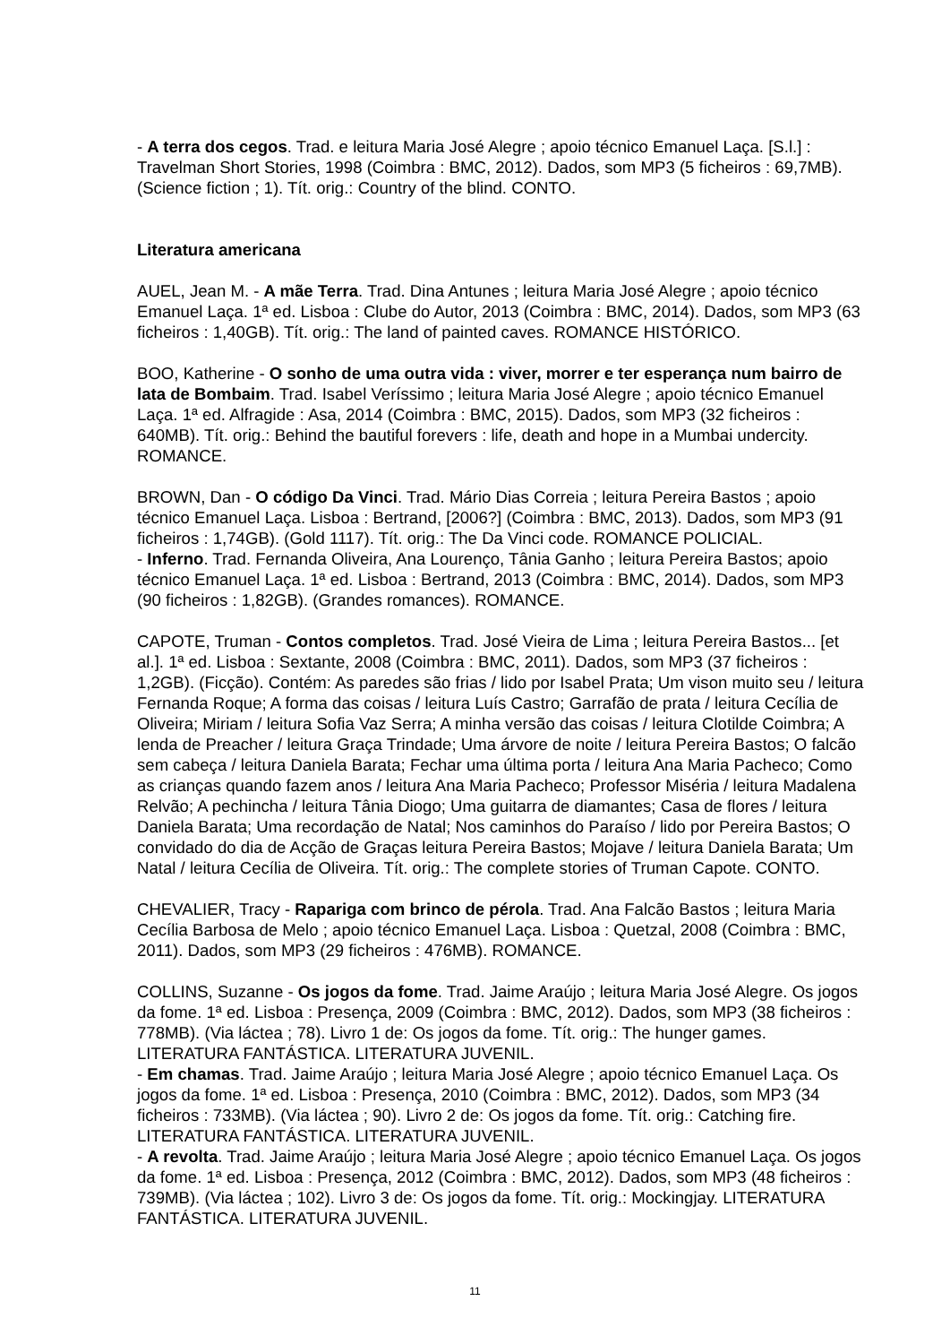- A terra dos cegos. Trad. e leitura Maria José Alegre ; apoio técnico Emanuel Laça. [S.l.] : Travelman Short Stories, 1998 (Coimbra : BMC, 2012). Dados, som MP3 (5 ficheiros : 69,7MB). (Science fiction ; 1). Tít. orig.: Country of the blind. CONTO.
Literatura americana
AUEL, Jean M. - A mãe Terra. Trad. Dina Antunes ; leitura Maria José Alegre ; apoio técnico Emanuel Laça. 1ª ed. Lisboa : Clube do Autor, 2013 (Coimbra : BMC, 2014). Dados, som MP3 (63 ficheiros : 1,40GB). Tít. orig.: The land of painted caves. ROMANCE HISTÓRICO.
BOO, Katherine - O sonho de uma outra vida : viver, morrer e ter esperança num bairro de lata de Bombaim. Trad. Isabel Veríssimo ; leitura Maria José Alegre ; apoio técnico Emanuel Laça. 1ª ed. Alfragide : Asa, 2014 (Coimbra : BMC, 2015). Dados, som MP3 (32 ficheiros : 640MB). Tít. orig.: Behind the bautiful forevers : life, death and hope in a Mumbai undercity. ROMANCE.
BROWN, Dan - O código Da Vinci. Trad. Mário Dias Correia ; leitura Pereira Bastos ; apoio técnico Emanuel Laça. Lisboa : Bertrand, [2006?] (Coimbra : BMC, 2013). Dados, som MP3 (91 ficheiros : 1,74GB). (Gold 1117). Tít. orig.: The Da Vinci code. ROMANCE POLICIAL.
- Inferno. Trad. Fernanda Oliveira, Ana Lourenço, Tânia Ganho ; leitura Pereira Bastos; apoio técnico Emanuel Laça. 1ª ed. Lisboa : Bertrand, 2013 (Coimbra : BMC, 2014). Dados, som MP3 (90 ficheiros : 1,82GB). (Grandes romances). ROMANCE.
CAPOTE, Truman - Contos completos. Trad. José Vieira de Lima ; leitura Pereira Bastos... [et al.]. 1ª ed. Lisboa : Sextante, 2008 (Coimbra : BMC, 2011). Dados, som MP3 (37 ficheiros : 1,2GB). (Ficção). Contém: As paredes são frias / lido por Isabel Prata; Um vison muito seu / leitura Fernanda Roque; A forma das coisas / leitura Luís Castro; Garrafão de prata / leitura Cecília de Oliveira; Miriam / leitura Sofia Vaz Serra; A minha versão das coisas / leitura Clotilde Coimbra; A lenda de Preacher / leitura Graça Trindade; Uma árvore de noite / leitura Pereira Bastos; O falcão sem cabeça / leitura Daniela Barata; Fechar uma última porta / leitura Ana Maria Pacheco; Como as crianças quando fazem anos / leitura Ana Maria Pacheco; Professor Miséria / leitura Madalena Relvão; A pechincha / leitura Tânia Diogo; Uma guitarra de diamantes; Casa de flores / leitura Daniela Barata; Uma recordação de Natal; Nos caminhos do Paraíso / lido por Pereira Bastos; O convidado do dia de Acção de Graças leitura Pereira Bastos; Mojave / leitura Daniela Barata; Um Natal / leitura Cecília de Oliveira. Tít. orig.: The complete stories of Truman Capote. CONTO.
CHEVALIER, Tracy - Rapariga com brinco de pérola. Trad. Ana Falcão Bastos ; leitura Maria Cecília Barbosa de Melo ; apoio técnico Emanuel Laça. Lisboa : Quetzal, 2008 (Coimbra : BMC, 2011). Dados, som MP3 (29 ficheiros : 476MB). ROMANCE.
COLLINS, Suzanne - Os jogos da fome. Trad. Jaime Araújo ; leitura Maria José Alegre. Os jogos da fome. 1ª ed. Lisboa : Presença, 2009 (Coimbra : BMC, 2012). Dados, som MP3 (38 ficheiros : 778MB). (Via láctea ; 78). Livro 1 de: Os jogos da fome. Tít. orig.: The hunger games. LITERATURA FANTÁSTICA. LITERATURA JUVENIL.
- Em chamas. Trad. Jaime Araújo ; leitura Maria José Alegre ; apoio técnico Emanuel Laça. Os jogos da fome. 1ª ed. Lisboa : Presença, 2010 (Coimbra : BMC, 2012). Dados, som MP3 (34 ficheiros : 733MB). (Via láctea ; 90). Livro 2 de: Os jogos da fome. Tít. orig.: Catching fire. LITERATURA FANTÁSTICA. LITERATURA JUVENIL.
- A revolta. Trad. Jaime Araújo ; leitura Maria José Alegre ; apoio técnico Emanuel Laça. Os jogos da fome. 1ª ed. Lisboa : Presença, 2012 (Coimbra : BMC, 2012). Dados, som MP3 (48 ficheiros : 739MB). (Via láctea ; 102). Livro 3 de: Os jogos da fome. Tít. orig.: Mockingjay. LITERATURA FANTÁSTICA. LITERATURA JUVENIL.
11